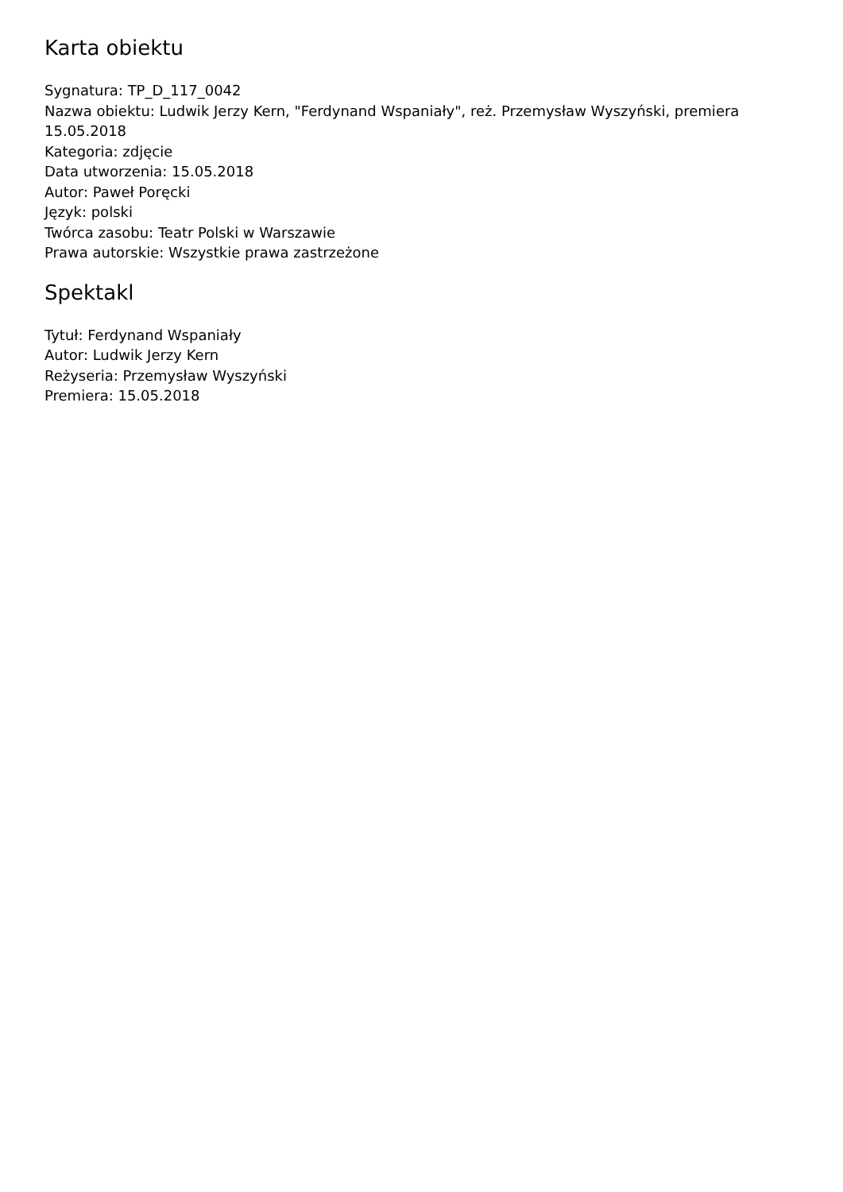Karta obiektu
Sygnatura: TP_D_117_0042
Nazwa obiektu: Ludwik Jerzy Kern, "Ferdynand Wspaniały", reż. Przemysław Wyszyński, premiera 15.05.2018
Kategoria: zdjęcie
Data utworzenia: 15.05.2018
Autor: Paweł Poręcki
Język: polski
Twórca zasobu: Teatr Polski w Warszawie
Prawa autorskie: Wszystkie prawa zastrzeżone
Spektakl
Tytuł: Ferdynand Wspaniały
Autor: Ludwik Jerzy Kern
Reżyseria: Przemysław Wyszyński
Premiera: 15.05.2018